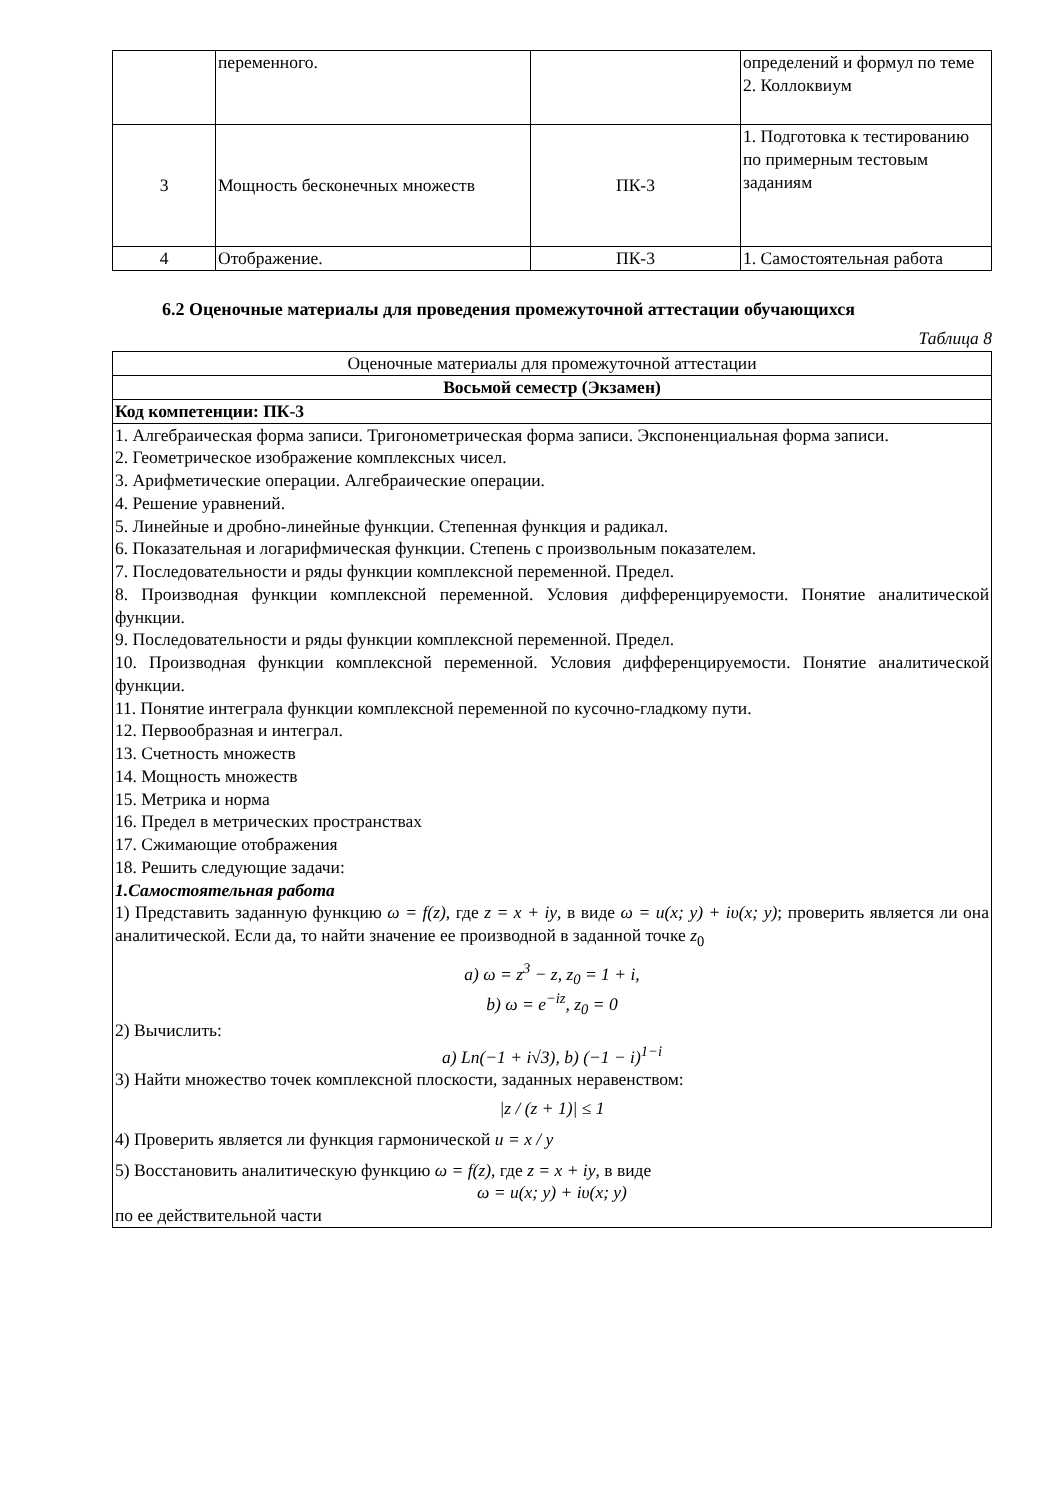| | переменного. | | определений и формул по теме 2. Коллоквиум |
| 3 | Мощность бесконечных множеств | ПК-3 | 1. Подготовка к тестированию по примерным тестовым заданиям |
| 4 | Отображение. | ПК-3 | 1. Самостоятельная работа |
6.2 Оценочные материалы для проведения промежуточной аттестации обучающихся
Таблица 8
| Оценочные материалы для промежуточной аттестации |
| Восьмой семестр (Экзамен) |
| Код компетенции: ПК-3 |
| 1. Алгебраическая форма записи. Тригонометрическая форма записи. Экспоненциальная форма записи. 2. Геометрическое изображение комплексных чисел. 3. Арифметические операции. Алгебраические операции. 4. Решение уравнений. 5. Линейные и дробно-линейные функции. Степенная функция и радикал. 6. Показательная и логарифмическая функции. Степень с произвольным показателем. 7. Последовательности и ряды функции комплексной переменной. Предел. 8. Производная функции комплексной переменной. Условия дифференцируемости. Понятие аналитической функции. 9. Последовательности и ряды функции комплексной переменной. Предел. 10. Производная функции комплексной переменной. Условия дифференцируемости. Понятие аналитической функции. 11. Понятие интеграла функции комплексной переменной по кусочно-гладкому пути. 12. Первообразная и интеграл. 13. Счетность множеств 14. Мощность множеств 15. Метрика и норма 16. Предел в метрических пространствах 17. Сжимающие отображения 18. Решить следующие задачи: 1.Самостоятельная работа 1) Представить заданную функцию ω = f(z) , где z = x + iy , в виде ω = u(x; y) + iυ(x; y) ; проверить является ли она аналитической. Если да, то найти значение ее производной в заданной точке z<sub>0</sub> a) ω = z<sup>3</sup> − z, z<sub>0</sub> = 1 + i, b) ω = e<sup>−iz</sup>, z<sub>0</sub> = 0 2) Вычислить: a) Ln(−1 + i√3), b) (−1 − i)<sup>1−i</sup> 3) Найти множество точек комплексной плоскости, заданных неравенством: /z / (z + 1)/ ≤ 1 4) Проверить является ли функция гармонической u = x / y 5) Восстановить аналитическую функцию ω = f(z) , где z = x + iy , в виде ω = u(x; y) + iυ(x; y) по ее действительной части |